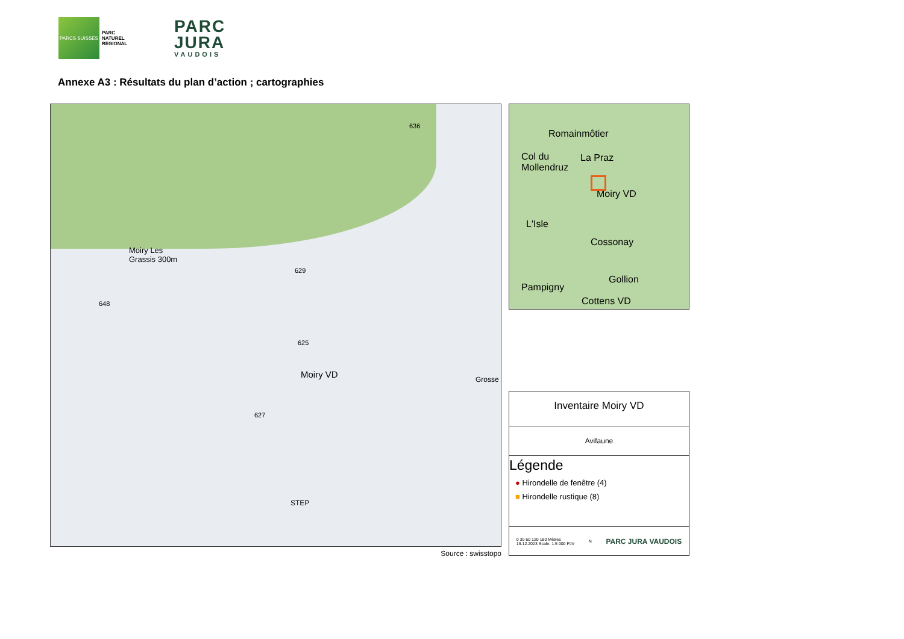PARCS SUISSES
PARC NATUREL REGIONAL
PARC
JURA
VAUDOIS
Annexe A3 : Résultats du plan d’action ; cartographies
Moiry Les
Grassis 300m
Moiry VD
STEP
Grosse
648
629
625
627
636
Source : swisstopo
Romainmôtier
Col du
Mollendruz
La Praz
Moiry VD
L'Isle
Cossonay
Gollion
Pampigny
Cottens VD
Inventaire Moiry VD
Avifaune
Légende
● Hirondelle de fenêtre (4)
■ Hirondelle rustique (8)
0 30 60 120 180 Mètres
19.12.2023 Scale: 1:5 000 PJV N PARC JURA VAUDOIS